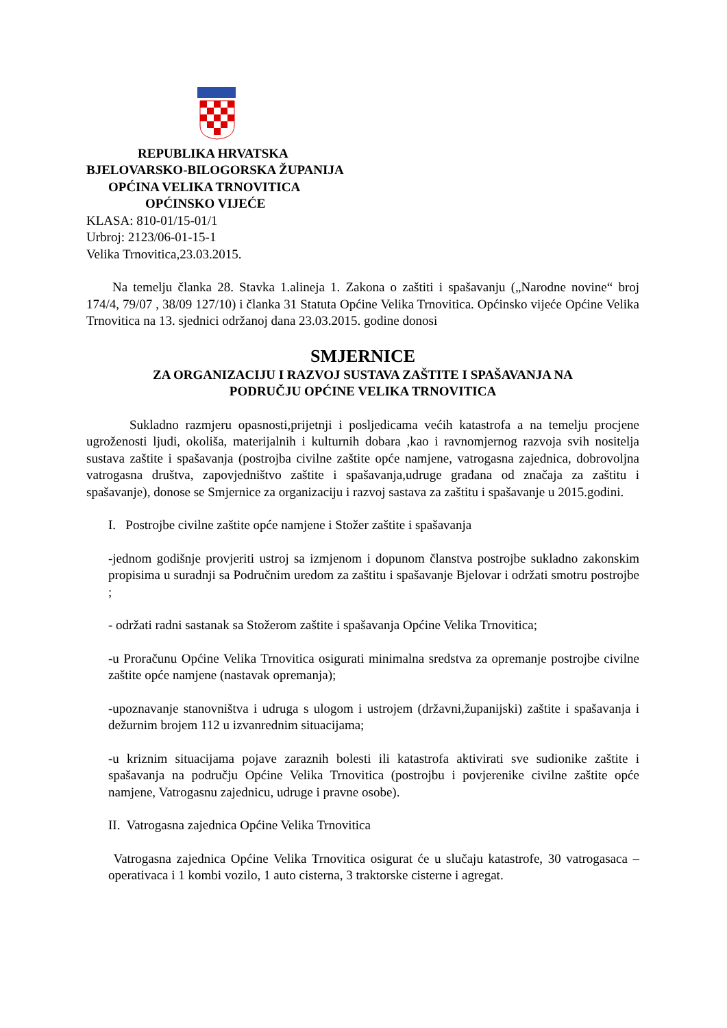REPUBLIKA HRVATSKA
BJELOVARSKO-BILOGORSKA ŽUPANIJA
OPĆINA VELIKA TRNOVITICA
OPĆINSKO VIJEĆE
KLASA: 810-01/15-01/1
Urbroj: 2123/06-01-15-1
Velika Trnovitica,23.03.2015.
Na temelju članka 28. Stavka 1.alineja 1. Zakona o zaštiti i spašavanju („Narodne novine“ broj 174/4, 79/07 , 38/09 127/10) i članka 31 Statuta Općine Velika Trnovitica. Općinsko vijeće Općine Velika Trnovitica na 13. sjednici održanoj dana 23.03.2015. godine donosi
SMJERNICE
ZA ORGANIZACIJU I RAZVOJ SUSTAVA ZAŠTITE I SPAŠAVANJA NA
PODRUČJU OPĆINE VELIKA TRNOVITICA
Sukladno razmjeru opasnosti,prijetnji i posljedicama većih katastrofa a na temelju procjene ugroženosti ljudi, okoliša, materijalnih i kulturnih dobara ,kao i ravnomjernog razvoja svih nositelja sustava zaštite i spašavanja (postrojba civilne zaštite opće namjene, vatrogasna zajednica, dobrovoljna vatrogasna društva, zapovjedništvo zaštite i spašavanja,udruge građana od značaja za zaštitu i spašavanje), donose se Smjernice za organizaciju i razvoj sastava za zaštitu i spašavanje u 2015.godini.
I. Postrojbe civilne zaštite opće namjene i Stožer zaštite i spašavanja
-jednom godišnje provjeriti ustroj sa izmjenom i dopunom članstva postrojbe sukladno zakonskim propisima u suradnji sa Područnim uredom za zaštitu i spašavanje Bjelovar i održati smotru postrojbe ;
- održati radni sastanak sa Stožerom zaštite i spašavanja Općine Velika Trnovitica;
-u Proračunu Općine Velika Trnovitica osigurati minimalna sredstva za opremanje postrojbe civilne zaštite opće namjene (nastavak opremanja);
-upoznavanje stanovništva i udruga s ulogom i ustrojem (državni,županijski) zaštite i spašavanja i dežurnim brojem 112 u izvanrednim situacijama;
-u kriznim situacijama pojave zaraznih bolesti ili katastrofa aktivirati sve sudionike zaštite i spašavanja na području Općine Velika Trnovitica (postrojbu i povjerenike civilne zaštite opće namjene, Vatrogasnu zajednicu, udruge i pravne osobe).
II. Vatrogasna zajednica Općine Velika Trnovitica
Vatrogasna zajednica Općine Velika Trnovitica osigurat će u slučaju katastrofe, 30 vatrogasaca –operativaca i 1 kombi vozilo, 1 auto cisterna, 3 traktorske cisterne i agregat.